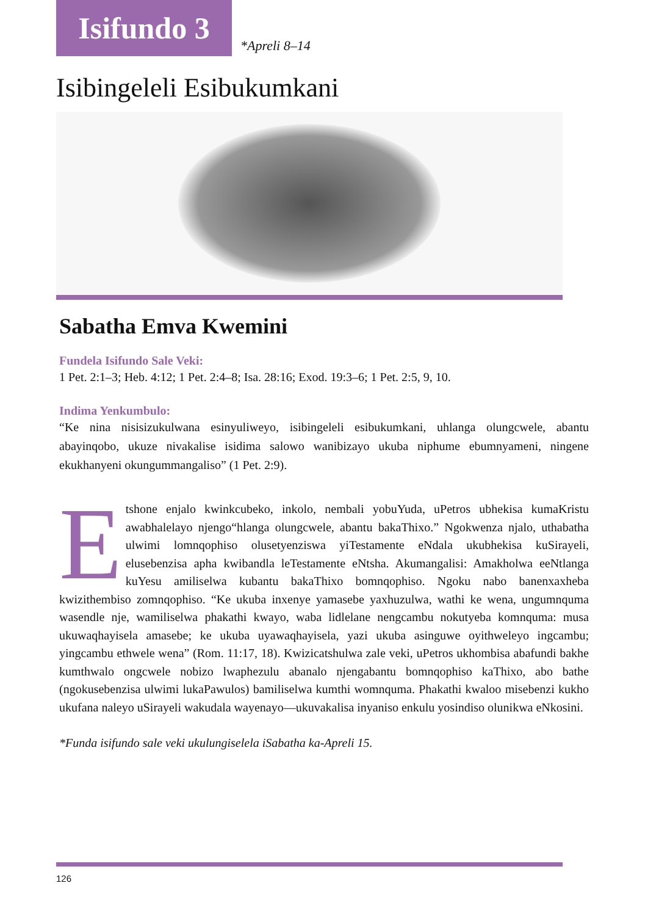Isifundo 3
*Apreli 8–14
Isibingeleli Esibukumkani
Sabatha Emva Kwemini
Fundela Isifundo Sale Veki:
1 Pet. 2:1–3; Heb. 4:12; 1 Pet. 2:4–8; Isa. 28:16; Exod. 19:3–6; 1 Pet. 2:5, 9, 10.
Indima Yenkumbulo:
“Ke nina nisisizukulwana esinyuliweyo, isibingeleli esibukumkani, uhlanga olungcwele, abantu abayinqobo, ukuze nivakalise isidima salowo wanibizayo ukuba niphume ebumnyameni, ningene ekukhanyeni okungummangaliso” (1 Pet. 2:9).
Etshone enjalo kwinkcubeko, inkolo, nembali yobuYuda, uPetros ubhekisa kumaKristu awabhalelayo njengo“hlanga olungcwele, abantu bakaThixo.” Ngokwenza njalo, uthabatha ulwimi lomnqophiso olusetyenziswa yiTestamente eNdala ukubhekisa kuSirayeli, elusebenzisa apha kwibandla leTestamente eNtsha. Akumangalisi: Amakholwa eeNtlanga kuYesu amiliselwa kubantu bakaThixo bomnqophiso. Ngoku nabo banenxaxheba kwizithembiso zomnqophiso. “Ke ukuba inxenye yamasebe yaxhuzulwa, wathi ke wena, ungumnquma wasendle nje, wamiliselwa phakathi kwayo, waba lidlelane nengcambu nokutyeba komnquma: musa ukuwaqhayisela amasebe; ke ukuba uyawaqhayisela, yazi ukuba asinguwe oyithweleyo ingcambu; yingcambu ethwele wena” (Rom. 11:17, 18). Kwizicatshulwa zale veki, uPetros ukhombisa abafundi bakhe kumthwalo ongcwele nobizo lwaphezulu abanalo njengabantu bomnqophiso kaThixo, abo bathe (ngokusebenzisa ulwimi lukaPawulos) bamiliselwa kumthi womnquma. Phakathi kwaloo misebenzi kukho ukufana naleyo uSirayeli wakudala wayenayo—ukuvakalisa inyaniso enkulu yosindiso olunikwa eNkosini.
*Funda isifundo sale veki ukulungiselela iSabatha ka-Apreli 15.
126